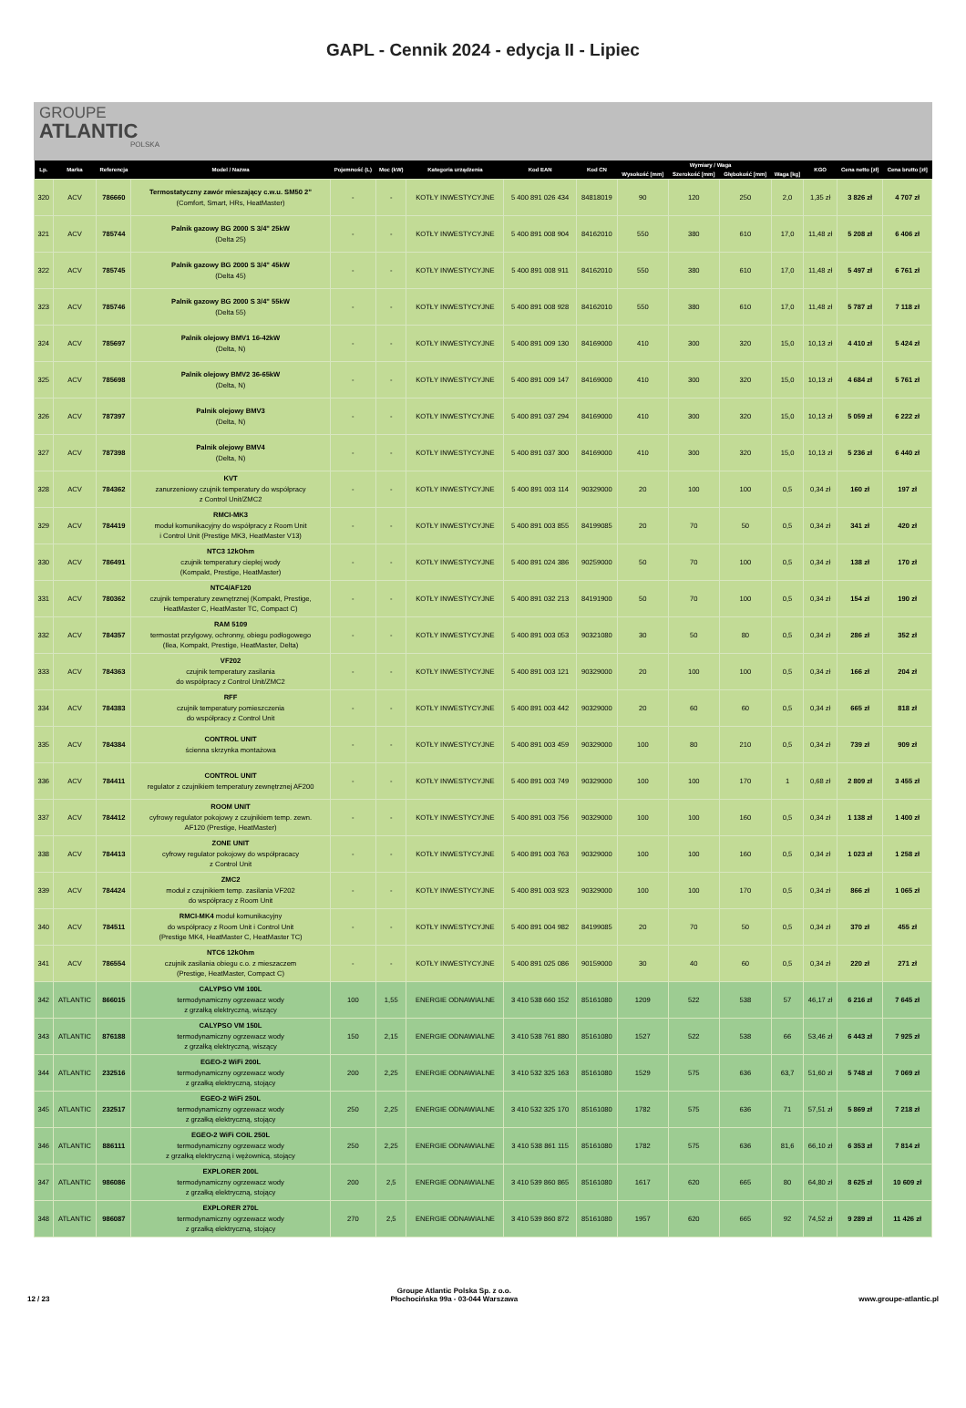GAPL - Cennik 2024 - edycja II - Lipiec
GROUPE
ATLANTIC
POLSKA
| Lp. | Marka | Referencja | Model / Nazwa | Pojemność (L) | Moc (kW) | Kategoria urządzenia | Kod EAN | Kod CN | Wymiary / Waga | | | | KGO | Cena netto [zł] | Cena brutto [zł] |
| --- | --- | --- | --- | --- | --- | --- | --- | --- | --- | --- | --- | --- | --- | --- | --- |
| | | | | | | | | | Wysokość [mm] | Szerokość [mm] | Głębokość [mm] | Waga [kg] | | | |
| 320 | ACV | 786660 | Termostatyczny zawór mieszający c.w.u. SM50 2” (Comfort, Smart, HRs, HeatMaster) | - | - | KOTŁY INWESTYCYJNE | 5 400 891 026 434 | 84818019 | 90 | 120 | 250 | 2,0 | 1,35 zł | 3 826 zł | 4 707 zł |
| 321 | ACV | 785744 | Palnik gazowy BG 2000 S 3/4" 25kW (Delta 25) | - | - | KOTŁY INWESTYCYJNE | 5 400 891 008 904 | 84162010 | 550 | 380 | 610 | 17,0 | 11,48 zł | 5 208 zł | 6 406 zł |
| 322 | ACV | 785745 | Palnik gazowy BG 2000 S 3/4" 45kW (Delta 45) | - | - | KOTŁY INWESTYCYJNE | 5 400 891 008 911 | 84162010 | 550 | 380 | 610 | 17,0 | 11,48 zł | 5 497 zł | 6 761 zł |
| 323 | ACV | 785746 | Palnik gazowy BG 2000 S 3/4" 55kW (Delta 55) | - | - | KOTŁY INWESTYCYJNE | 5 400 891 008 928 | 84162010 | 550 | 380 | 610 | 17,0 | 11,48 zł | 5 787 zł | 7 118 zł |
| 324 | ACV | 785697 | Palnik olejowy BMV1 16-42kW (Delta, N) | - | - | KOTŁY INWESTYCYJNE | 5 400 891 009 130 | 84169000 | 410 | 300 | 320 | 15,0 | 10,13 zł | 4 410 zł | 5 424 zł |
| 325 | ACV | 785698 | Palnik olejowy BMV2 36-65kW (Delta, N) | - | - | KOTŁY INWESTYCYJNE | 5 400 891 009 147 | 84169000 | 410 | 300 | 320 | 15,0 | 10,13 zł | 4 684 zł | 5 761 zł |
| 326 | ACV | 787397 | Palnik olejowy BMV3 (Delta, N) | - | - | KOTŁY INWESTYCYJNE | 5 400 891 037 294 | 84169000 | 410 | 300 | 320 | 15,0 | 10,13 zł | 5 059 zł | 6 222 zł |
| 327 | ACV | 787398 | Palnik olejowy BMV4 (Delta, N) | - | - | KOTŁY INWESTYCYJNE | 5 400 891 037 300 | 84169000 | 410 | 300 | 320 | 15,0 | 10,13 zł | 5 236 zł | 6 440 zł |
| 328 | ACV | 784362 | KVT zanurzeniowy czujnik temperatury do współpracy z Control Unit/ZMC2 | - | - | KOTŁY INWESTYCYJNE | 5 400 891 003 114 | 90329000 | 20 | 100 | 100 | 0,5 | 0,34 zł | 160 zł | 197 zł |
| 329 | ACV | 784419 | RMCI-MK3 moduł komunikacyjny do współpracy z Room Unit i Control Unit (Prestige MK3, HeatMaster V13) | - | - | KOTŁY INWESTYCYJNE | 5 400 891 003 855 | 84199085 | 20 | 70 | 50 | 0,5 | 0,34 zł | 341 zł | 420 zł |
| 330 | ACV | 786491 | NTC3 12kOhm czujnik temperatury ciepłej wody (Kompakt, Prestige, HeatMaster) | - | - | KOTŁY INWESTYCYJNE | 5 400 891 024 386 | 90259000 | 50 | 70 | 100 | 0,5 | 0,34 zł | 138 zł | 170 zł |
| 331 | ACV | 780362 | NTC4/AF120 czujnik temperatury zewnętrznej (Kompakt, Prestige, HeatMaster C, HeatMaster TC, Compact C) | - | - | KOTŁY INWESTYCYJNE | 5 400 891 032 213 | 84191900 | 50 | 70 | 100 | 0,5 | 0,34 zł | 154 zł | 190 zł |
| 332 | ACV | 784357 | RAM 5109 termostat przylgowy, ochronny, obiegu podłogowego (Ilea, Kompakt, Prestige, HeatMaster, Delta) | - | - | KOTŁY INWESTYCYJNE | 5 400 891 003 053 | 90321080 | 30 | 50 | 80 | 0,5 | 0,34 zł | 286 zł | 352 zł |
| 333 | ACV | 784363 | VF202 czujnik temperatury zasilania do współpracy z Control Unit/ZMC2 | - | - | KOTŁY INWESTYCYJNE | 5 400 891 003 121 | 90329000 | 20 | 100 | 100 | 0,5 | 0,34 zł | 166 zł | 204 zł |
| 334 | ACV | 784383 | RFF czujnik temperatury pomieszczenia do współpracy z Control Unit | - | - | KOTŁY INWESTYCYJNE | 5 400 891 003 442 | 90329000 | 20 | 60 | 60 | 0,5 | 0,34 zł | 665 zł | 818 zł |
| 335 | ACV | 784384 | CONTROL UNIT ścienna skrzynka montażowa | - | - | KOTŁY INWESTYCYJNE | 5 400 891 003 459 | 90329000 | 100 | 80 | 210 | 0,5 | 0,34 zł | 739 zł | 909 zł |
| 336 | ACV | 784411 | CONTROL UNIT regulator z czujnikiem temperatury zewnętrznej AF200 | - | - | KOTŁY INWESTYCYJNE | 5 400 891 003 749 | 90329000 | 100 | 100 | 170 | 1 | 0,68 zł | 2 809 zł | 3 455 zł |
| 337 | ACV | 784412 | ROOM UNIT cyfrowy regulator pokojowy z czujnikiem temp. zewn. AF120 (Prestige, HeatMaster) | - | - | KOTŁY INWESTYCYJNE | 5 400 891 003 756 | 90329000 | 100 | 100 | 160 | 0,5 | 0,34 zł | 1 138 zł | 1 400 zł |
| 338 | ACV | 784413 | ZONE UNIT cyfrowy regulator pokojowy do współpracacy z Control Unit | - | - | KOTŁY INWESTYCYJNE | 5 400 891 003 763 | 90329000 | 100 | 100 | 160 | 0,5 | 0,34 zł | 1 023 zł | 1 258 zł |
| 339 | ACV | 784424 | ZMC2 moduł z czujnikiem temp. zasilania VF202 do współpracy z Room Unit | - | - | KOTŁY INWESTYCYJNE | 5 400 891 003 923 | 90329000 | 100 | 100 | 170 | 0,5 | 0,34 zł | 866 zł | 1 065 zł |
| 340 | ACV | 784511 | RMCI-MK4 moduł komunikacyjny do współpracy z Room Unit i Control Unit (Prestige MK4, HeatMaster C, HeatMaster TC) | - | - | KOTŁY INWESTYCYJNE | 5 400 891 004 982 | 84199085 | 20 | 70 | 50 | 0,5 | 0,34 zł | 370 zł | 455 zł |
| 341 | ACV | 786554 | NTC6 12kOhm czujnik zasilania obiegu c.o. z mieszaczem (Prestige, HeatMaster, Compact C) | - | - | KOTŁY INWESTYCYJNE | 5 400 891 025 086 | 90159000 | 30 | 40 | 60 | 0,5 | 0,34 zł | 220 zł | 271 zł |
| 342 | ATLANTIC | 866015 | CALYPSO VM 100L termodynamiczny ogrzewacz wody z grzałką elektryczną, wiszący | 100 | 1,55 | ENERGIE ODNAWIALNE | 3 410 538 660 152 | 85161080 | 1209 | 522 | 538 | 57 | 46,17 zł | 6 216 zł | 7 645 zł |
| 343 | ATLANTIC | 876188 | CALYPSO VM 150L termodynamiczny ogrzewacz wody z grzałką elektryczną, wiszący | 150 | 2,15 | ENERGIE ODNAWIALNE | 3 410 538 761 880 | 85161080 | 1527 | 522 | 538 | 66 | 53,46 zł | 6 443 zł | 7 925 zł |
| 344 | ATLANTIC | 232516 | EGEO-2 WiFi 200L termodynamiczny ogrzewacz wody z grzałką elektryczną, stojący | 200 | 2,25 | ENERGIE ODNAWIALNE | 3 410 532 325 163 | 85161080 | 1529 | 575 | 636 | 63,7 | 51,60 zł | 5 748 zł | 7 069 zł |
| 345 | ATLANTIC | 232517 | EGEO-2 WiFi 250L termodynamiczny ogrzewacz wody z grzałką elektryczną, stojący | 250 | 2,25 | ENERGIE ODNAWIALNE | 3 410 532 325 170 | 85161080 | 1782 | 575 | 636 | 71 | 57,51 zł | 5 869 zł | 7 218 zł |
| 346 | ATLANTIC | 886111 | EGEO-2 WiFi COIL 250L termodynamiczny ogrzewacz wody z grzałką elektryczną i wężownicą, stojący | 250 | 2,25 | ENERGIE ODNAWIALNE | 3 410 538 861 115 | 85161080 | 1782 | 575 | 636 | 81,6 | 66,10 zł | 6 353 zł | 7 814 zł |
| 347 | ATLANTIC | 986086 | EXPLORER 200L termodynamiczny ogrzewacz wody z grzałką elektryczną, stojący | 200 | 2,5 | ENERGIE ODNAWIALNE | 3 410 539 860 865 | 85161080 | 1617 | 620 | 665 | 80 | 64,80 zł | 8 625 zł | 10 609 zł |
| 348 | ATLANTIC | 986087 | EXPLORER 270L termodynamiczny ogrzewacz wody z grzałką elektryczną, stojący | 270 | 2,5 | ENERGIE ODNAWIALNE | 3 410 539 860 872 | 85161080 | 1957 | 620 | 665 | 92 | 74,52 zł | 9 289 zł | 11 426 zł |
12 / 23
Groupe Atlantic Polska Sp. z o.o.
Płochocińska 99a - 03-044 Warszawa
www.groupe-atlantic.pl